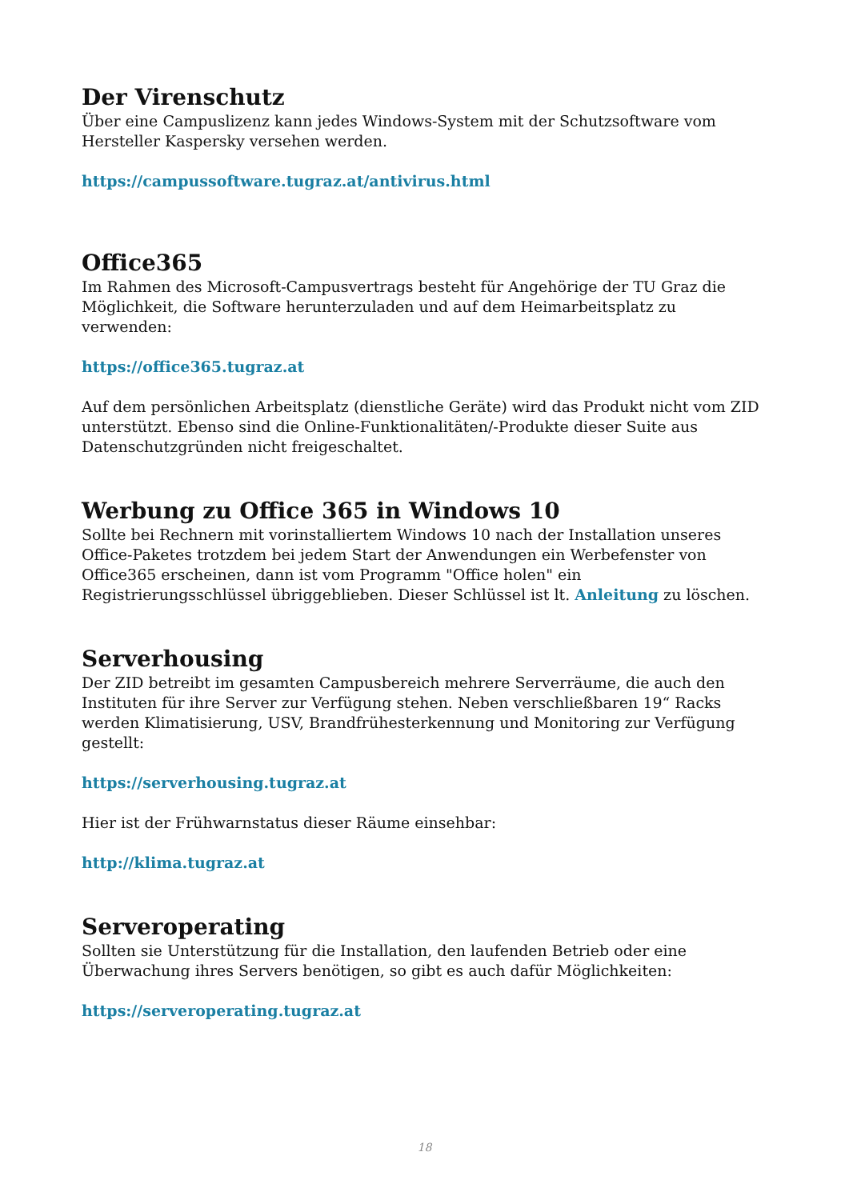Der Virenschutz
Über eine Campuslizenz kann jedes Windows-System mit der Schutzsoftware vom Hersteller Kaspersky versehen werden.
https://campussoftware.tugraz.at/antivirus.html
Office365
Im Rahmen des Microsoft-Campusvertrags besteht für Angehörige der TU Graz die Möglichkeit, die Software herunterzuladen und auf dem Heimarbeitsplatz zu verwenden:
https://office365.tugraz.at
Auf dem persönlichen Arbeitsplatz (dienstliche Geräte) wird das Produkt nicht vom ZID unterstützt. Ebenso sind die Online-Funktionalitäten/-Produkte dieser Suite aus Datenschutzgründen nicht freigeschaltet.
Werbung zu Office 365 in Windows 10
Sollte bei Rechnern mit vorinstalliertem Windows 10 nach der Installation unseres Office-Paketes trotzdem bei jedem Start der Anwendungen ein Werbefenster von Office365 erscheinen, dann ist vom Programm "Office holen" ein Registrierungsschlüssel übriggeblieben. Dieser Schlüssel ist lt. Anleitung zu löschen.
Serverhousing
Der ZID betreibt im gesamten Campusbereich mehrere Serverräume, die auch den Instituten für ihre Server zur Verfügung stehen. Neben verschließbaren 19“ Racks werden Klimatisierung, USV, Brandfrühesterkennung und Monitoring zur Verfügung gestellt:
https://serverhousing.tugraz.at
Hier ist der Frühwarnstatus dieser Räume einsehbar:
http://klima.tugraz.at
Serveroperating
Sollten sie Unterstützung für die Installation, den laufenden Betrieb oder eine Überwachung ihres Servers benötigen, so gibt es auch dafür Möglichkeiten:
https://serveroperating.tugraz.at
18